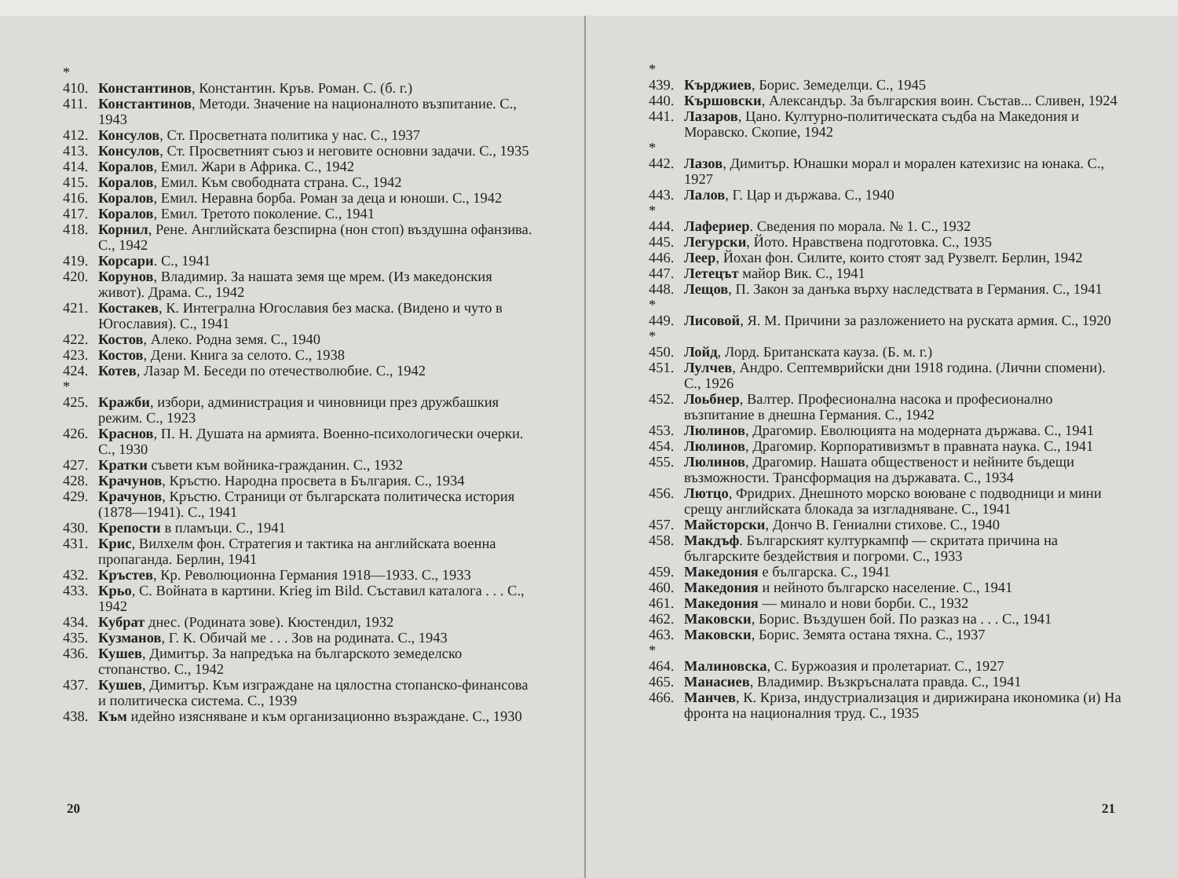* 410. Константинов, Константин. Кръв. Роман. С. (б. г.)
411. Константинов, Методи. Значение на националното възпитание. С., 1943
412. Консулов, Ст. Просветната политика у нас. С., 1937
413. Консулов, Ст. Просветният съюз и неговите основни задачи. С., 1935
414. Коралов, Емил. Жари в Африка. С., 1942
415. Коралов, Емил. Към свободната страна. С., 1942
416. Коралов, Емил. Неравна борба. Роман за деца и юноши. С., 1942
417. Коралов, Емил. Третото поколение. С., 1941
418. Корнил, Рене. Английската безспирна (нон стоп) въздушна офанзива. С., 1942
419. Корсари. С., 1941
420. Корунов, Владимир. За нашата земя ще мрем. (Из македонския живот). Драма. С., 1942
421. Костакев, К. Интегрална Югославия без маска. (Видено и чуто в Югославия). С., 1941
422. Костов, Алеко. Родна земя. С., 1940
423. Костов, Дени. Книга за селото. С., 1938
424. Котев, Лазар М. Беседи по отечестволюбие. С., 1942
* 425. Кражби, избори, администрация и чиновници през дружбашкия режим. С., 1923
426. Краснов, П. Н. Душата на армията. Военно-психологически очерки. С., 1930
427. Кратки съвети към войника-гражданин. С., 1932
428. Крачунов, Кръстю. Народна просвета в България. С., 1934
429. Крачунов, Кръстю. Страници от българската политическа история (1878—1941). С., 1941
430. Крепости в пламъци. С., 1941
431. Крис, Вилхелм фон. Стратегия и тактика на английската военна пропаганда. Берлин, 1941
432. Кръстев, Кр. Революционна Германия 1918—1933. С., 1933
433. Крьо, С. Войната в картини. Krieg im Bild. Съставил каталога . . . С., 1942
434. Кубрат днес. (Родината зове). Кюстендил, 1932
435. Кузманов, Г. К. Обичай ме . . . Зов на родината. С., 1943
436. Кушев, Димитър. За напредъка на българското земеделско стопанство. С., 1942
437. Кушев, Димитър. Към изграждане на цялостна стопанско-финансова и политическа система. С., 1939
438. Към идейно изясняване и към организационно възраждане. С., 1930
20
* 439. Кърджиев, Борис. Земеделци. С., 1945
440. Кършовски, Александър. За българския воин. Състав... Сливен, 1924
441. Лазаров, Цано. Културно-политическата съдба на Македония и Моравско. Скопие, 1942
* 442. Лазов, Димитър. Юнашки морал и морален катехизис на юнака. С., 1927
443. Лалов, Г. Цар и държава. С., 1940
* 444. Лафериер. Сведения по морала. № 1. С., 1932
445. Легурски, Йото. Нравствена подготовка. С., 1935
446. Леер, Йохан фон. Силите, които стоят зад Рузвелт. Берлин, 1942
447. Летецът майор Вик. С., 1941
448. Лещов, П. Закон за данъка върху наследствата в Германия. С., 1941
* 449. Лисовой, Я. М. Причини за разложението на руската армия. С., 1920
* 450. Лойд, Лорд. Британската кауза. (Б. м. г.)
451. Лулчев, Андро. Септемврийски дни 1918 година. (Лични спомени). С., 1926
452. Лоьбнер, Валтер. Професионална насока и професионално възпитание в днешна Германия. С., 1942
453. Люлинов, Драгомир. Еволюцията на модерната държава. С., 1941
454. Люлинов, Драгомир. Корпоративизмът в правната наука. С., 1941
455. Люлинов, Драгомир. Нашата общественост и нейните бъдещи възможности. Трансформация на държавата. С., 1934
456. Лютцо, Фридрих. Днешното морско воюване с подводници и мини срещу английската блокада за изгладняване. С., 1941
457. Майсторски, Дончо В. Гениални стихове. С., 1940
458. Макдъф. Българският културкампф — скритата причина на българските бездействия и погроми. С., 1933
459. Македония е българска. С., 1941
460. Македония и нейното българско население. С., 1941
461. Македония — минало и нови борби. С., 1932
462. Маковски, Борис. Въздушен бой. По разказ на . . . С., 1941
463. Маковски, Борис. Земята остана тяхна. С., 1937
* 464. Малиновска, С. Буржоазия и пролетариат. С., 1927
465. Манасиев, Владимир. Възкръсналата правда. С., 1941
466. Манчев, К. Криза, индустриализация и дирижирана икономика (и) На фронта на националния труд. С., 1935
21